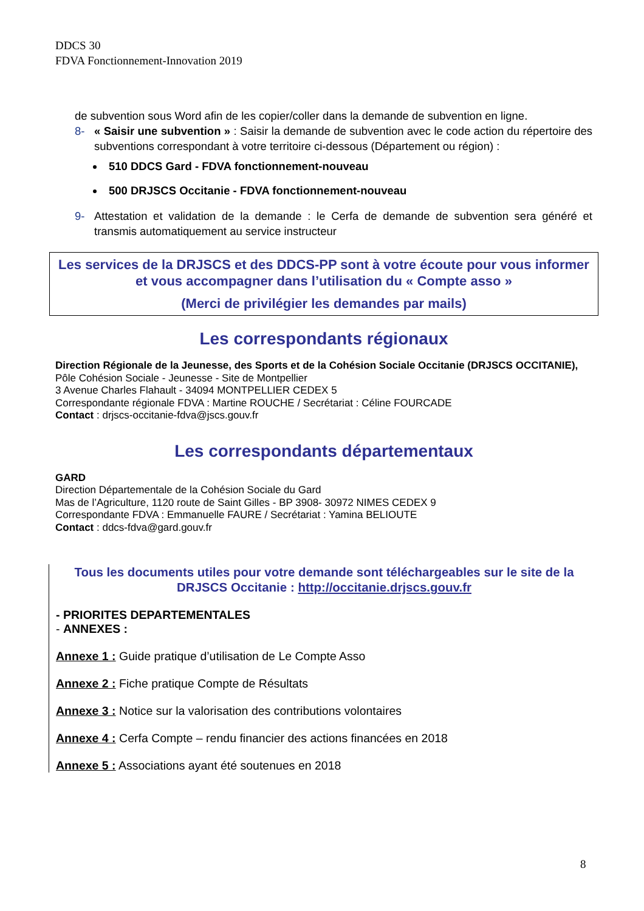DDCS 30
FDVA Fonctionnement-Innovation 2019
de subvention sous Word afin de les copier/coller dans la demande de subvention en ligne.
8- « Saisir une subvention » : Saisir la demande de subvention avec le code action du répertoire des subventions correspondant à votre territoire ci-dessous (Département ou région) :
510 DDCS Gard - FDVA fonctionnement-nouveau
500 DRJSCS Occitanie - FDVA fonctionnement-nouveau
9- Attestation et validation de la demande : le Cerfa de demande de subvention sera généré et transmis automatiquement au service instructeur
Les services de la DRJSCS et des DDCS-PP sont à votre écoute pour vous informer et vous accompagner dans l’utilisation du « Compte asso »
(Merci de privilégier les demandes par mails)
Les correspondants régionaux
Direction Régionale de la Jeunesse, des Sports et de la Cohésion Sociale Occitanie (DRJSCS OCCITANIE),
Pôle Cohésion Sociale - Jeunesse - Site de Montpellier
3 Avenue Charles Flahault - 34094 MONTPELLIER CEDEX 5
Correspondante régionale FDVA : Martine ROUCHE / Secrétariat : Céline FOURCADE
Contact : drjscs-occitanie-fdva@jscs.gouv.fr
Les correspondants départementaux
GARD
Direction Départementale de la Cohésion Sociale du Gard
Mas de l’Agriculture, 1120 route de Saint Gilles - BP 3908- 30972 NIMES CEDEX 9
Correspondante FDVA : Emmanuelle FAURE / Secrétariat : Yamina BELIOUTE
Contact : ddcs-fdva@gard.gouv.fr
Tous les documents utiles pour votre demande sont téléchargeables sur le site de la DRJSCS Occitanie : http://occitanie.drjscs.gouv.fr
- PRIORITES DEPARTEMENTALES
- ANNEXES :
Annexe 1 : Guide pratique d’utilisation de Le Compte Asso
Annexe 2 : Fiche pratique Compte de Résultats
Annexe 3 : Notice sur la valorisation des contributions volontaires
Annexe 4 : Cerfa Compte – rendu financier des actions financées en 2018
Annexe 5 : Associations ayant été soutenues en 2018
8